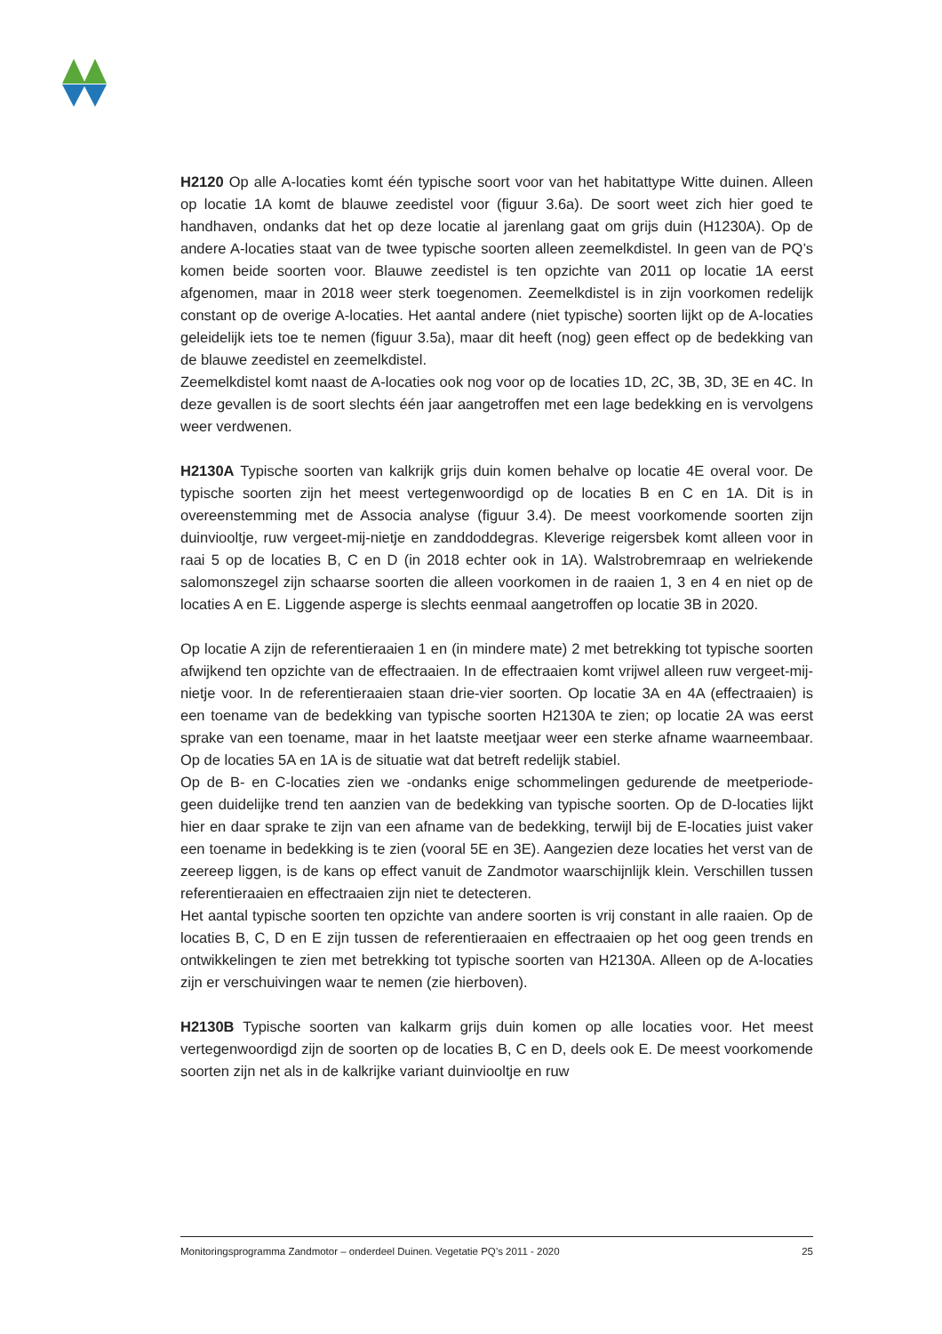H2120 Op alle A-locaties komt één typische soort voor van het habitattype Witte duinen. Alleen op locatie 1A komt de blauwe zeedistel voor (figuur 3.6a). De soort weet zich hier goed te handhaven, ondanks dat het op deze locatie al jarenlang gaat om grijs duin (H1230A). Op de andere A-locaties staat van de twee typische soorten alleen zeemelkdistel. In geen van de PQ’s komen beide soorten voor. Blauwe zeedistel is ten opzichte van 2011 op locatie 1A eerst afgenomen, maar in 2018 weer sterk toegenomen. Zeemelkdistel is in zijn voorkomen redelijk constant op de overige A-locaties. Het aantal andere (niet typische) soorten lijkt op de A-locaties geleidelijk iets toe te nemen (figuur 3.5a), maar dit heeft (nog) geen effect op de bedekking van de blauwe zeedistel en zeemelkdistel.
Zeemelkdistel komt naast de A-locaties ook nog voor op de locaties 1D, 2C, 3B, 3D, 3E en 4C. In deze gevallen is de soort slechts één jaar aangetroffen met een lage bedekking en is vervolgens weer verdwenen.
H2130A Typische soorten van kalkrijk grijs duin komen behalve op locatie 4E overal voor. De typische soorten zijn het meest vertegenwoordigd op de locaties B en C en 1A. Dit is in overeenstemming met de Associa analyse (figuur 3.4). De meest voorkomende soorten zijn duinviooltje, ruw vergeet-mij-nietje en zanddoddegras. Kleverige reigersbek komt alleen voor in raai 5 op de locaties B, C en D (in 2018 echter ook in 1A). Walstrobremraap en welriekende salomonszegel zijn schaarse soorten die alleen voorkomen in de raaien 1, 3 en 4 en niet op de locaties A en E. Liggende asperge is slechts eenmaal aangetroffen op locatie 3B in 2020.
Op locatie A zijn de referentieraaien 1 en (in mindere mate) 2 met betrekking tot typische soorten afwijkend ten opzichte van de effectraaien. In de effectraaien komt vrijwel alleen ruw vergeet-mij-nietje voor. In de referentieraaien staan drie-vier soorten. Op locatie 3A en 4A (effectraaien) is een toename van de bedekking van typische soorten H2130A te zien; op locatie 2A was eerst sprake van een toename, maar in het laatste meetjaar weer een sterke afname waarneembaar. Op de locaties 5A en 1A is de situatie wat dat betreft redelijk stabiel.
Op de B- en C-locaties zien we -ondanks enige schommelingen gedurende de meetperiode- geen duidelijke trend ten aanzien van de bedekking van typische soorten. Op de D-locaties lijkt hier en daar sprake te zijn van een afname van de bedekking, terwijl bij de E-locaties juist vaker een toename in bedekking is te zien (vooral 5E en 3E). Aangezien deze locaties het verst van de zeereep liggen, is de kans op effect vanuit de Zandmotor waarschijnlijk klein. Verschillen tussen referentieraaien en effectraaien zijn niet te detecteren.
Het aantal typische soorten ten opzichte van andere soorten is vrij constant in alle raaien. Op de locaties B, C, D en E zijn tussen de referentieraaien en effectraaien op het oog geen trends en ontwikkelingen te zien met betrekking tot typische soorten van H2130A. Alleen op de A-locaties zijn er verschuivingen waar te nemen (zie hierboven).
H2130B Typische soorten van kalkarm grijs duin komen op alle locaties voor. Het meest vertegenwoordigd zijn de soorten op de locaties B, C en D, deels ook E. De meest voorkomende soorten zijn net als in de kalkrijke variant duinviooltje en ruw
Monitoringsprogramma Zandmotor – onderdeel Duinen. Vegetatie PQ’s 2011 - 2020 25